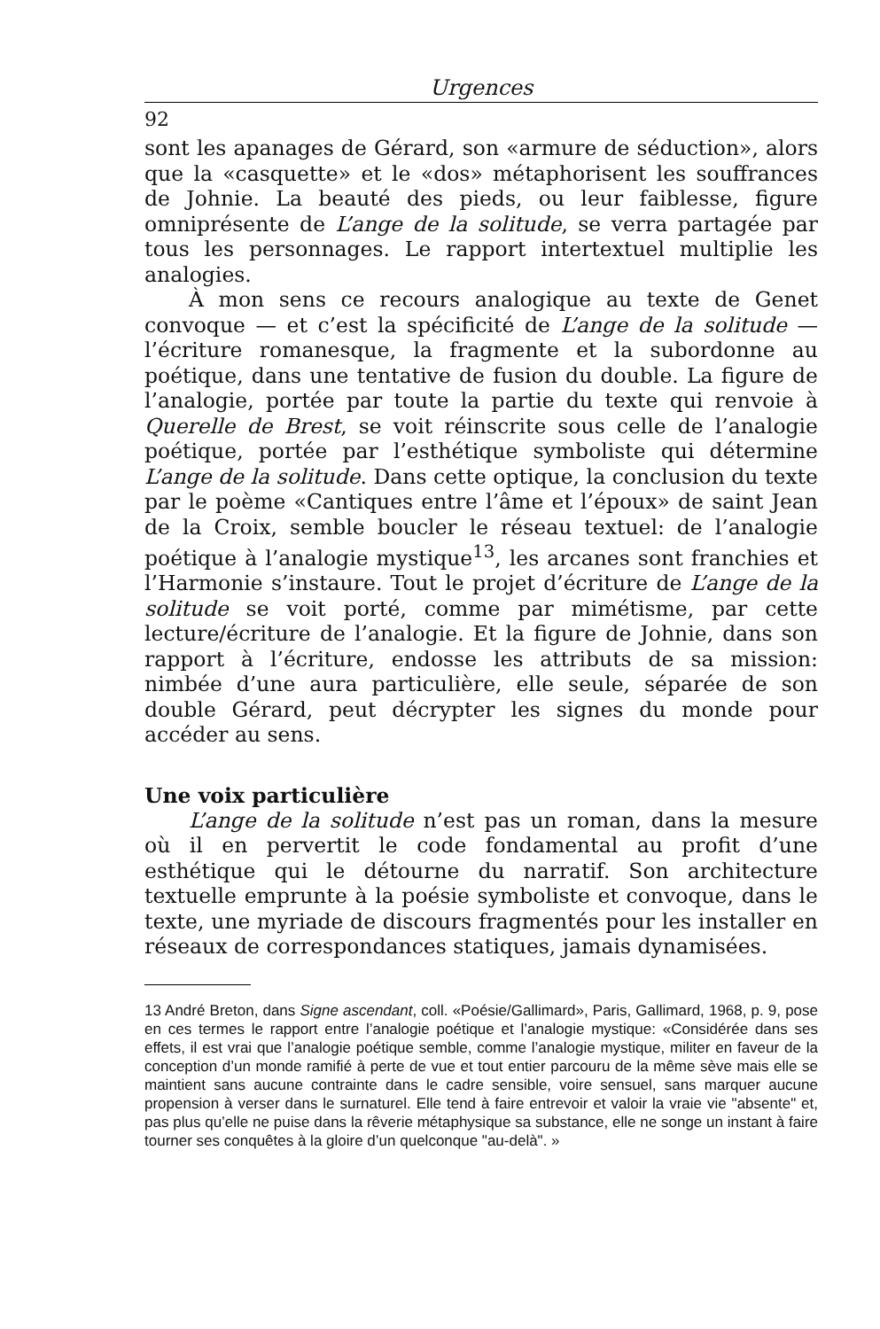Urgences
92
sont les apanages de Gérard, son «armure de séduction», alors que la «casquette» et le «dos» métaphorisent les souffrances de Johnie. La beauté des pieds, ou leur faiblesse, figure omniprésente de L’ange de la solitude, se verra partagée par tous les personnages. Le rapport intertextuel multiplie les analogies.
À mon sens ce recours analogique au texte de Genet convoque — et c’est la spécificité de L’ange de la solitude — l’écriture romanesque, la fragmente et la subordonne au poétique, dans une tentative de fusion du double. La figure de l’analogie, portée par toute la partie du texte qui renvoie à Querelle de Brest, se voit réinscrite sous celle de l’analogie poétique, portée par l’esthétique symboliste qui détermine L’ange de la solitude. Dans cette optique, la conclusion du texte par le poème «Cantiques entre l’âme et l’époux» de saint Jean de la Croix, semble boucler le réseau textuel: de l’analogie poétique à l’analogie mystique<sup>13</sup>, les arcanes sont franchies et l’Harmonie s’instaure. Tout le projet d’écriture de L’ange de la solitude se voit porté, comme par mimétisme, par cette lecture/écriture de l’analogie. Et la figure de Johnie, dans son rapport à l’écriture, endosse les attributs de sa mission: nimbée d’une aura particulière, elle seule, séparée de son double Gérard, peut décrypter les signes du monde pour accéder au sens.
Une voix particulière
L’ange de la solitude n’est pas un roman, dans la mesure où il en pervertit le code fondamental au profit d’une esthétique qui le détourne du narratif. Son architecture textuelle emprunte à la poésie symboliste et convoque, dans le texte, une myriade de discours fragmentés pour les installer en réseaux de correspondances statiques, jamais dynamisées.
13 André Breton, dans Signe ascendant, coll. «Poésie/Gallimard», Paris, Gallimard, 1968, p. 9, pose en ces termes le rapport entre l’analogie poétique et l’analogie mystique: «Considérée dans ses effets, il est vrai que l’analogie poétique semble, comme l’analogie mystique, militer en faveur de la conception d’un monde ramifié à perte de vue et tout entier parcouru de la même sève mais elle se maintient sans aucune contrainte dans le cadre sensible, voire sensuel, sans marquer aucune propension à verser dans le surnaturel. Elle tend à faire entrevoir et valoir la vraie vie "absente" et, pas plus qu’elle ne puise dans la rêverie métaphysique sa substance, elle ne songe un instant à faire tourner ses conquêtes à la gloire d’un quelconque "au-delà". »